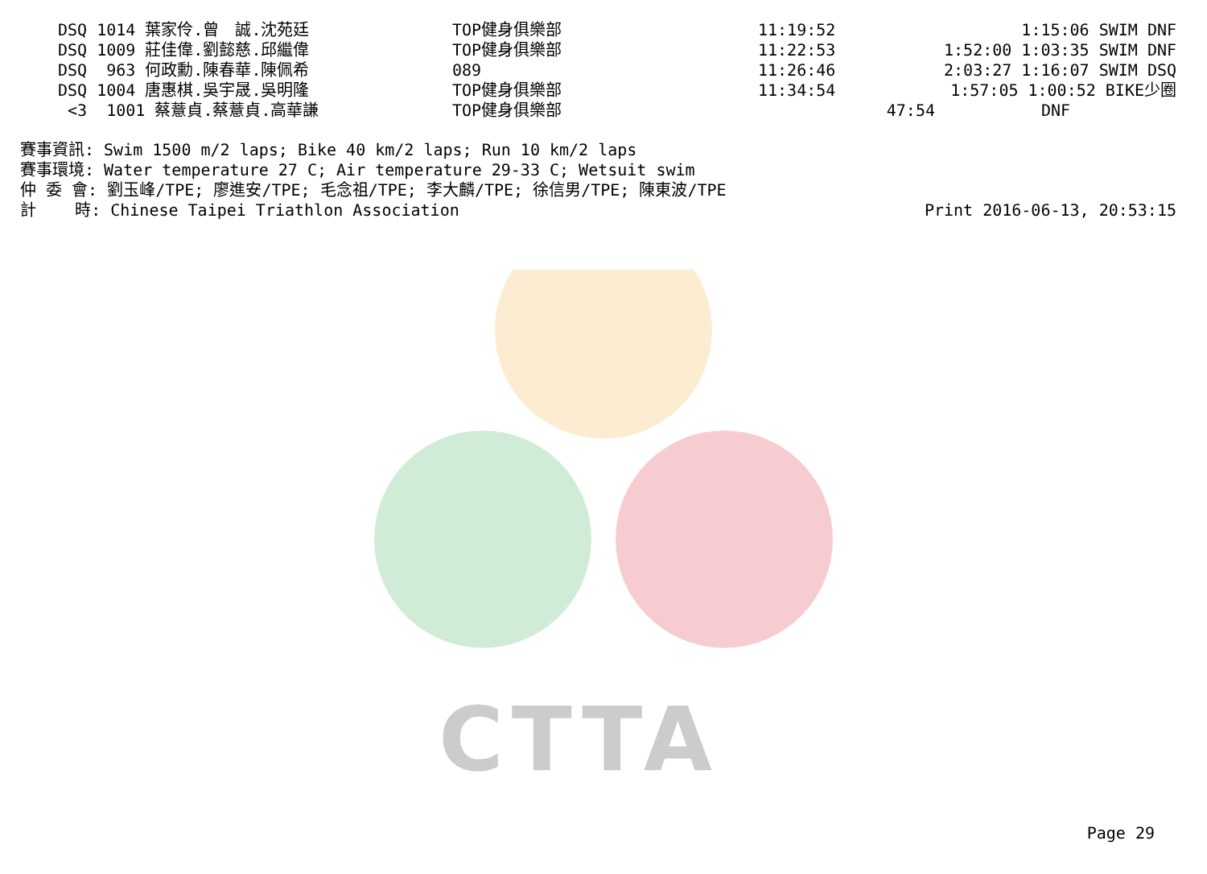CTTA
| DSQ 1014 葉家伶.曾 誠.沈苑廷 | TOP健身俱樂部 | 11:19:52 | | 1:15:06 SWIM DNF |
| DSQ 1009 莊佳偉.劉懿慈.邱繼偉 | TOP健身俱樂部 | 11:22:53 | | 1:52:00 1:03:35 SWIM DNF |
| DSQ 963 何政勳.陳春華.陳佩希 | 089 | 11:26:46 | | 2:03:27 1:16:07 SWIM DSQ |
| DSQ 1004 唐惠棋.吳宇晟.吳明隆 | TOP健身俱樂部 | 11:34:54 | | 1:57:05 1:00:52 BIKE少圈 |
| <3 1001 蔡薏貞.蔡薏貞.高華謙 | TOP健身俱樂部 | | 47:54 | DNF |
賽事資訊: Swim 1500 m/2 laps; Bike 40 km/2 laps; Run 10 km/2 laps 賽事環境: Water temperature 27 C; Air temperature 29-33 C; Wetsuit swim 仲 委 會: 劉玉峰/TPE; 廖進安/TPE; 毛念祖/TPE; 李大麟/TPE; 徐信男/TPE; 陳東波/TPE
計 時: Chinese Taipei Triathlon Association Print 2016-06-13, 20:53:15
Page 29